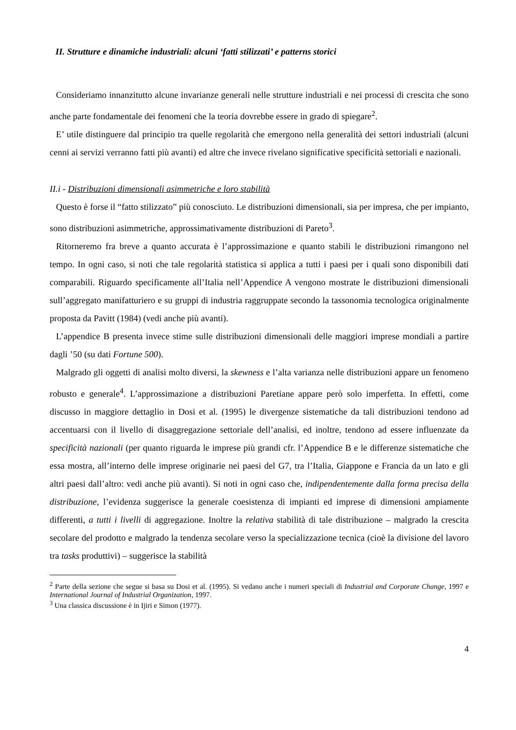II. Strutture e dinamiche industriali: alcuni ‘fatti stilizzati’ e patterns storici
Consideriamo innanzitutto alcune invarianze generali nelle strutture industriali e nei processi di crescita che sono anche parte fondamentale dei fenomeni che la teoria dovrebbe essere in grado di spiegare<sup>2</sup>.
E’ utile distinguere dal principio tra quelle regolarità che emergono nella generalità dei settori industriali (alcuni cenni ai servizi verranno fatti più avanti) ed altre che invece rivelano significative specificità settoriali e nazionali.
II.i - Distribuzioni dimensionali asimmetriche e loro stabilità
Questo è forse il “fatto stilizzato” più conosciuto. Le distribuzioni dimensionali, sia per impresa, che per impianto, sono distribuzioni asimmetriche, approssimativamente distribuzioni di Pareto<sup>3</sup>.
Ritorneremo fra breve a quanto accurata è l’approssimazione e quanto stabili le distribuzioni rimangono nel tempo. In ogni caso, si noti che tale regolarità statistica si applica a tutti i paesi per i quali sono disponibili dati comparabili. Riguardo specificamente all’Italia nell’Appendice A vengono mostrate le distribuzioni dimensionali sull’aggregato manifatturiero e su gruppi di industria raggruppate secondo la tassonomia tecnologica originalmente proposta da Pavitt (1984) (vedi anche più avanti).
L’appendice B presenta invece stime sulle distribuzioni dimensionali delle maggiori imprese mondiali a partire dagli ’50 (su dati Fortune 500).
Malgrado gli oggetti di analisi molto diversi, la skewness e l’alta varianza nelle distribuzioni appare un fenomeno robusto e generale<sup>4</sup>. L’approssimazione a distribuzioni Paretiane appare però solo imperfetta. In effetti, come discusso in maggiore dettaglio in Dosi et al. (1995) le divergenze sistematiche da tali distribuzioni tendono ad accentuarsi con il livello di disaggregazione settoriale dell’analisi, ed inoltre, tendono ad essere influenzate da specificità nazionali (per quanto riguarda le imprese più grandi cfr. l’Appendice B e le differenze sistematiche che essa mostra, all’interno delle imprese originarie nei paesi del G7, tra l’Italia, Giappone e Francia da un lato e gli altri paesi dall’altro: vedi anche più avanti). Si noti in ogni caso che, indipendentemente dalla forma precisa della distribuzione, l’evidenza suggerisce la generale coesistenza di impianti ed imprese di dimensioni ampiamente differenti, a tutti i livelli di aggregazione. Inoltre la relativa stabilità di tale distribuzione – malgrado la crescita secolare del prodotto e malgrado la tendenza secolare verso la specializzazione tecnica (cioè la divisione del lavoro tra tasks produttivi) – suggerisce la stabilità
<sup>2</sup> Parte della sezione che segue si basa su Dosi et al. (1995). Si vedano anche i numeri speciali di Industrial and Corporate Change, 1997 e International Journal of Industrial Organization, 1997.
<sup>3</sup> Una classica discussione è in Ijiri e Simon (1977).
4